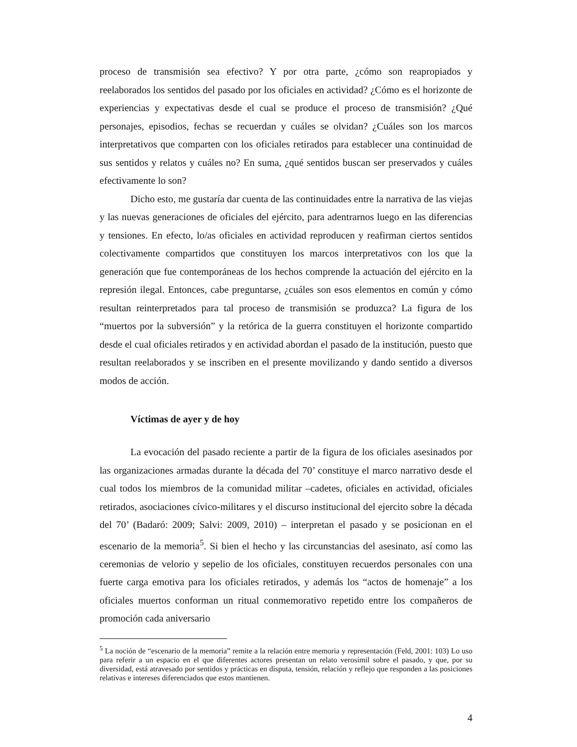proceso de transmisión sea efectivo? Y por otra parte, ¿cómo son reapropiados y reelaborados los sentidos del pasado por los oficiales en actividad? ¿Cómo es el horizonte de experiencias y expectativas desde el cual se produce el proceso de transmisión? ¿Qué personajes, episodios, fechas se recuerdan y cuáles se olvidan? ¿Cuáles son los marcos interpretativos que comparten con los oficiales retirados para establecer una continuidad de sus sentidos y relatos y cuáles no? En suma, ¿qué sentidos buscan ser preservados y cuáles efectivamente lo son?
Dicho esto, me gustaría dar cuenta de las continuidades entre la narrativa de las viejas y las nuevas generaciones de oficiales del ejército, para adentrarnos luego en las diferencias y tensiones. En efecto, lo/as oficiales en actividad reproducen y reafirman ciertos sentidos colectivamente compartidos que constituyen los marcos interpretativos con los que la generación que fue contemporáneas de los hechos comprende la actuación del ejército en la represión ilegal. Entonces, cabe preguntarse, ¿cuáles son esos elementos en común y cómo resultan reinterpretados para tal proceso de transmisión se produzca? La figura de los “muertos por la subversión” y la retórica de la guerra constituyen el horizonte compartido desde el cual oficiales retirados y en actividad abordan el pasado de la institución, puesto que resultan reelaborados y se inscriben en el presente movilizando y dando sentido a diversos modos de acción.
Víctimas de ayer y de hoy
La evocación del pasado reciente a partir de la figura de los oficiales asesinados por las organizaciones armadas durante la década del 70’ constituye el marco narrativo desde el cual todos los miembros de la comunidad militar –cadetes, oficiales en actividad, oficiales retirados, asociaciones cívico-militares y el discurso institucional del ejercito sobre la década del 70’ (Badaró: 2009; Salvi: 2009, 2010) – interpretan el pasado y se posicionan en el escenario de la memoria<sup>5</sup>. Si bien el hecho y las circunstancias del asesinato, así como las ceremonias de velorio y sepelio de los oficiales, constituyen recuerdos personales con una fuerte carga emotiva para los oficiales retirados, y además los “actos de homenaje” a los oficiales muertos conforman un ritual conmemorativo repetido entre los compañeros de promoción cada aniversario
<sup>5</sup> La noción de “escenario de la memoria” remite a la relación entre memoria y representación (Feld, 2001: 103) Lo uso para referir a un espacio en el que diferentes actores presentan un relato verosímil sobre el pasado, y que, por su diversidad, está atravesado por sentidos y prácticas en disputa, tensión, relación y reflejo que responden a las posiciones relativas e intereses diferenciados que estos mantienen.
4